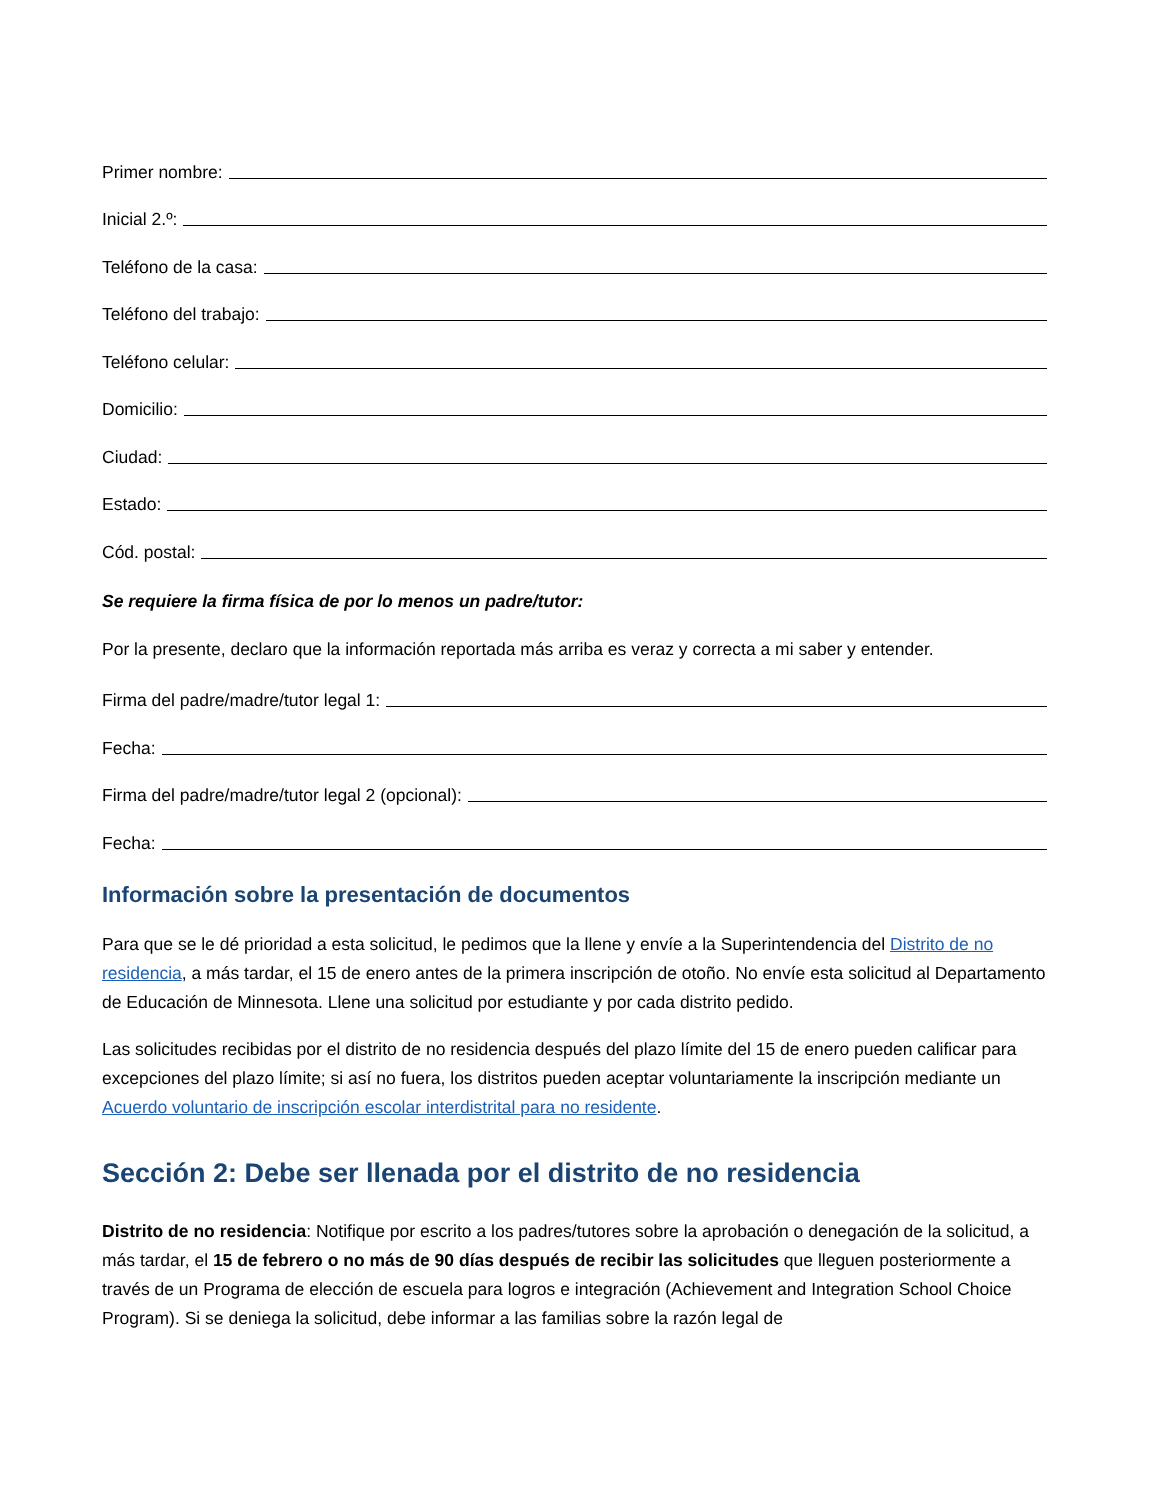Primer nombre:
Inicial 2.º:
Teléfono de la casa:
Teléfono del trabajo:
Teléfono celular:
Domicilio:
Ciudad:
Estado:
Cód. postal:
Se requiere la firma física de por lo menos un padre/tutor:
Por la presente, declaro que la información reportada más arriba es veraz y correcta a mi saber y entender.
Firma del padre/madre/tutor legal 1:
Fecha:
Firma del padre/madre/tutor legal 2 (opcional):
Fecha:
Información sobre la presentación de documentos
Para que se le dé prioridad a esta solicitud, le pedimos que la llene y envíe a la Superintendencia del Distrito de no residencia, a más tardar, el 15 de enero antes de la primera inscripción de otoño. No envíe esta solicitud al Departamento de Educación de Minnesota. Llene una solicitud por estudiante y por cada distrito pedido.
Las solicitudes recibidas por el distrito de no residencia después del plazo límite del 15 de enero pueden calificar para excepciones del plazo límite; si así no fuera, los distritos pueden aceptar voluntariamente la inscripción mediante un Acuerdo voluntario de inscripción escolar interdistrital para no residente.
Sección 2: Debe ser llenada por el distrito de no residencia
Distrito de no residencia: Notifique por escrito a los padres/tutores sobre la aprobación o denegación de la solicitud, a más tardar, el 15 de febrero o no más de 90 días después de recibir las solicitudes que lleguen posteriormente a través de un Programa de elección de escuela para logros e integración (Achievement and Integration School Choice Program). Si se deniega la solicitud, debe informar a las familias sobre la razón legal de